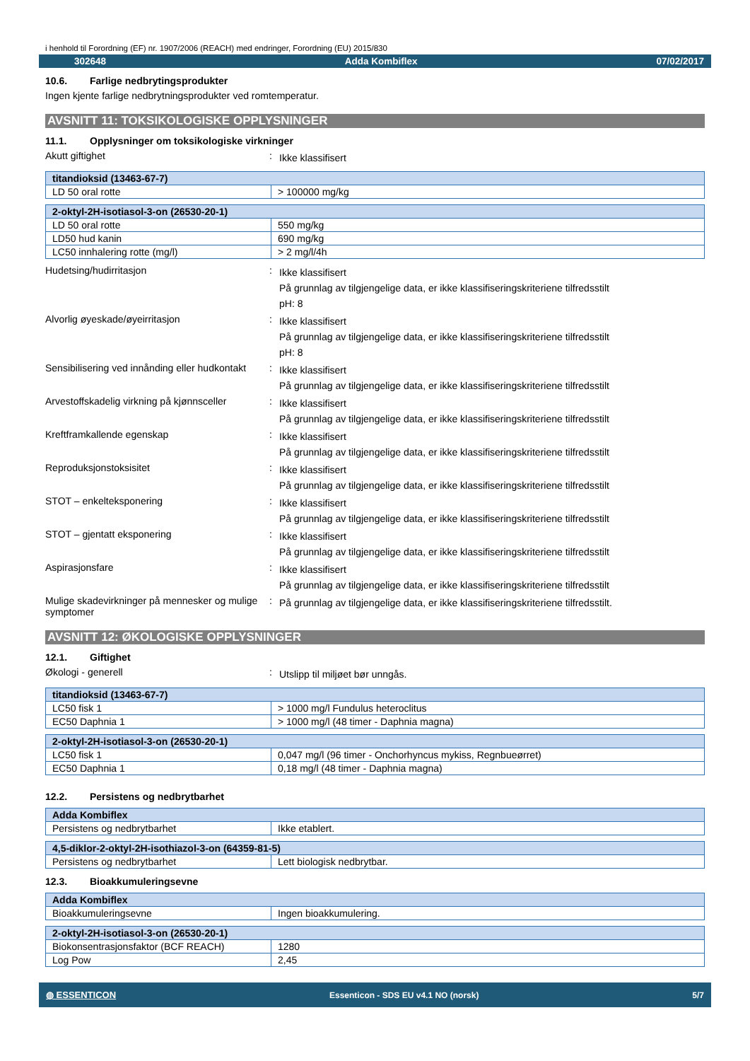i henhold til Forordning (EF) nr. 1907/2006 (REACH) med endringer, Forordning (EU) 2015/830
302648 Adda Kombiflex 07/02/2017
10.6. Farlige nedbrytingsprodukter
Ingen kjente farlige nedbrytningsprodukter ved romtemperatur.
AVSNITT 11: TOKSIKOLOGISKE OPPLYSNINGER
11.1. Opplysninger om toksikologiske virkninger
Akutt giftighet :
Ikke klassifisert
| titandioksid (13463-67-7) | |
| LD 50 oral rotte | > 100000 mg/kg |
| 2-oktyl-2H-isotiasol-3-on (26530-20-1) | |
| LD 50 oral rotte | 550 mg/kg |
| LD50 hud kanin | 690 mg/kg |
| LC50 innhalering rotte (mg/l) | > 2 mg/l/4h |
Hudetsing/hudirritasjon :
Ikke klassifisert
På grunnlag av tilgjengelige data, er ikke klassifiseringskriteriene tilfredsstilt
pH: 8
Alvorlig øyeskade/øyeirritasjon :
Ikke klassifisert
På grunnlag av tilgjengelige data, er ikke klassifiseringskriteriene tilfredsstilt
pH: 8
Sensibilisering ved innånding eller hudkontakt
:
Ikke klassifisert
På grunnlag av tilgjengelige data, er ikke klassifiseringskriteriene tilfredsstilt
Arvestoffskadelig virkning på kjønnsceller
:
Ikke klassifisert
På grunnlag av tilgjengelige data, er ikke klassifiseringskriteriene tilfredsstilt
Kreftframkallende egenskap :
Ikke klassifisert
På grunnlag av tilgjengelige data, er ikke klassifiseringskriteriene tilfredsstilt
Reproduksjonstoksisitet :
Ikke klassifisert
På grunnlag av tilgjengelige data, er ikke klassifiseringskriteriene tilfredsstilt
STOT – enkelteksponering :
Ikke klassifisert
På grunnlag av tilgjengelige data, er ikke klassifiseringskriteriene tilfredsstilt
STOT – gjentatt eksponering :
Ikke klassifisert
På grunnlag av tilgjengelige data, er ikke klassifiseringskriteriene tilfredsstilt
Aspirasjonsfare :
Ikke klassifisert
På grunnlag av tilgjengelige data, er ikke klassifiseringskriteriene tilfredsstilt
Mulige skadevirkninger på mennesker og mulige symptomer
:
På grunnlag av tilgjengelige data, er ikke klassifiseringskriteriene tilfredsstilt.
AVSNITT 12: ØKOLOGISKE OPPLYSNINGER
12.1. Giftighet
Økologi - generell :
Utslipp til miljøet bør unngås.
| titandioksid (13463-67-7) | |
| LC50 fisk 1 | > 1000 mg/l Fundulus heteroclitus |
| EC50 Daphnia 1 | > 1000 mg/l (48 timer - Daphnia magna) |
| 2-oktyl-2H-isotiasol-3-on (26530-20-1) | |
| LC50 fisk 1 | 0,047 mg/l (96 timer - Onchorhyncus mykiss, Regnbueørret) |
| EC50 Daphnia 1 | 0,18 mg/l (48 timer - Daphnia magna) |
12.2. Persistens og nedbrytbarhet
| Adda Kombiflex | |
| Persistens og nedbrytbarhet | Ikke etablert. |
| 4,5-diklor-2-oktyl-2H-isothiazol-3-on (64359-81-5) | |
| Persistens og nedbrytbarhet | Lett biologisk nedbrytbar. |
12.3. Bioakkumuleringsevne
| Adda Kombiflex | |
| Bioakkumuleringsevne | Ingen bioakkumulering. |
| 2-oktyl-2H-isotiasol-3-on (26530-20-1) | |
| Biokonsentrasjonsfaktor (BCF REACH) | 1280 |
| Log Pow | 2,45 |
◍ ESSENTICON Essenticon - SDS EU v4.1 NO (norsk) 5/7